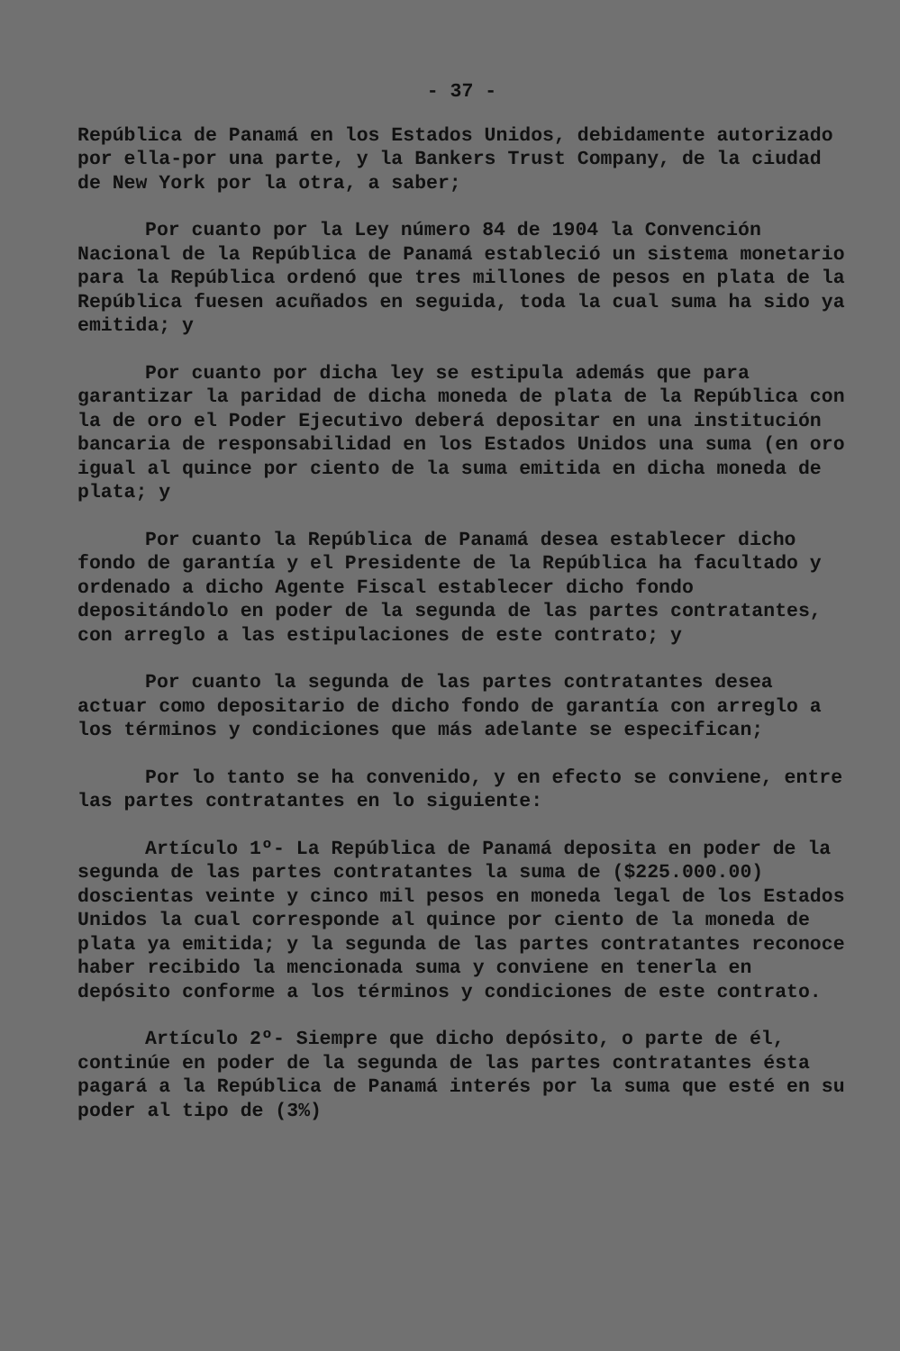- 37 -
República de Panamá en los Estados Unidos, debidamente autorizado por ella-por una parte, y la Bankers Trust Company, de la ciudad de New York por la otra, a saber;
Por cuanto por la Ley número 84 de 1904 la Convención Nacional de la República de Panamá estableció un sistema monetario para la República ordenó que tres millones de pesos en plata de la República fuesen acuñados en seguida, toda la cual suma ha sido ya emitida; y
Por cuanto por dicha ley se estipula además que para garantizar la paridad de dicha moneda de plata de la República con la de oro el Poder Ejecutivo deberá depositar en una institución bancaria de responsabilidad en los Estados Unidos una suma (en oro igual al quince por ciento de la suma emitida en dicha moneda de plata; y
Por cuanto la República de Panamá desea establecer dicho fondo de garantía y el Presidente de la República ha facultado y ordenado a dicho Agente Fiscal establecer dicho fondo depositándolo en poder de la segunda de las partes contratantes, con arreglo a las estipulaciones de este contrato; y
Por cuanto la segunda de las partes contratantes desea actuar como depositario de dicho fondo de garantía con arreglo a los términos y condiciones que más adelante se especifican;
Por lo tanto se ha convenido, y en efecto se conviene, entre las partes contratantes en lo siguiente:
Artículo 1º- La República de Panamá deposita en poder de la segunda de las partes contratantes la suma de ($225.000.00) doscientas veinte y cinco mil pesos en moneda legal de los Estados Unidos la cual corresponde al quince por ciento de la moneda de plata ya emitida; y la segunda de las partes contratantes reconoce haber recibido la mencionada suma y conviene en tenerla en depósito conforme a los términos y condiciones de este contrato.
Artículo 2º- Siempre que dicho depósito, o parte de él, continúe en poder de la segunda de las partes contratantes ésta pagará a la República de Panamá interés por la suma que esté en su poder al tipo de (3%)